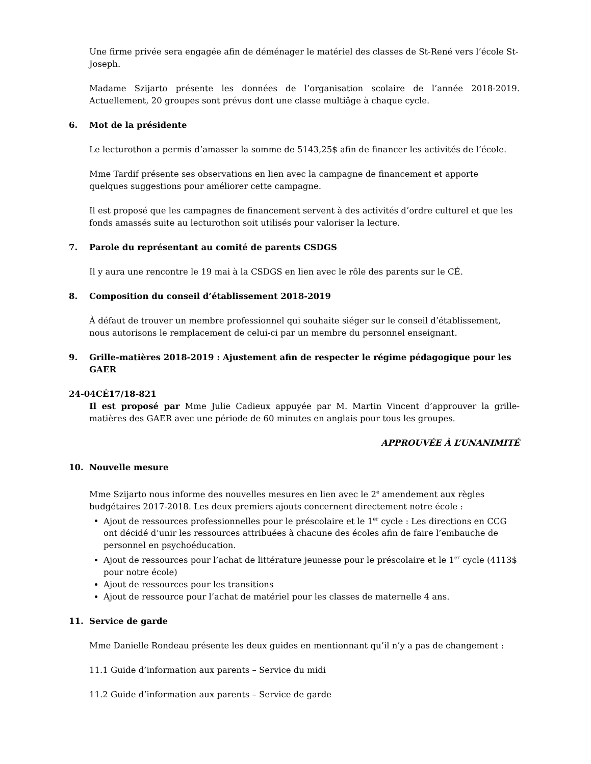Une firme privée sera engagée afin de déménager le matériel des classes de St-René vers l’école St-Joseph.
Madame Szijarto présente les données de l’organisation scolaire de l’année 2018-2019. Actuellement, 20 groupes sont prévus dont une classe multiâge à chaque cycle.
6. Mot de la présidente
Le lecturothon a permis d’amasser la somme de 5143,25$ afin de financer les activités de l’école.
Mme Tardif présente ses observations en lien avec la campagne de financement et apporte quelques suggestions pour améliorer cette campagne.
Il est proposé que les campagnes de financement servent à des activités d’ordre culturel et que les fonds amassés suite au lecturothon soit utilisés pour valoriser la lecture.
7. Parole du représentant au comité de parents CSDGS
Il y aura une rencontre le 19 mai à la CSDGS en lien avec le rôle des parents sur le CÉ.
8. Composition du conseil d’établissement 2018-2019
À défaut de trouver un membre professionnel qui souhaite siéger sur le conseil d’établissement, nous autorisons le remplacement de celui-ci par un membre du personnel enseignant.
9. Grille-matières 2018-2019 : Ajustement afin de respecter le régime pédagogique pour les GAER
24-04CÉ17/18-821
Il est proposé par Mme Julie Cadieux appuyée par M. Martin Vincent d’approuver la grille-matières des GAER avec une période de 60 minutes en anglais pour tous les groupes.
APPROUVÉE À L’UNANIMITÉ
10. Nouvelle mesure
Mme Szijarto nous informe des nouvelles mesures en lien avec le 2<sup>e</sup> amendement aux règles budgétaires 2017-2018. Les deux premiers ajouts concernent directement notre école :
Ajout de ressources professionnelles pour le préscolaire et le 1<sup>er</sup> cycle : Les directions en CCG ont décidé d’unir les ressources attribuées à chacune des écoles afin de faire l’embauche de personnel en psychoéducation.
Ajout de ressources pour l’achat de littérature jeunesse pour le préscolaire et le 1<sup>er</sup> cycle (4113$ pour notre école)
Ajout de ressources pour les transitions
Ajout de ressource pour l’achat de matériel pour les classes de maternelle 4 ans.
11. Service de garde
Mme Danielle Rondeau présente les deux guides en mentionnant qu’il n’y a pas de changement :
11.1 Guide d’information aux parents – Service du midi
11.2 Guide d’information aux parents – Service de garde